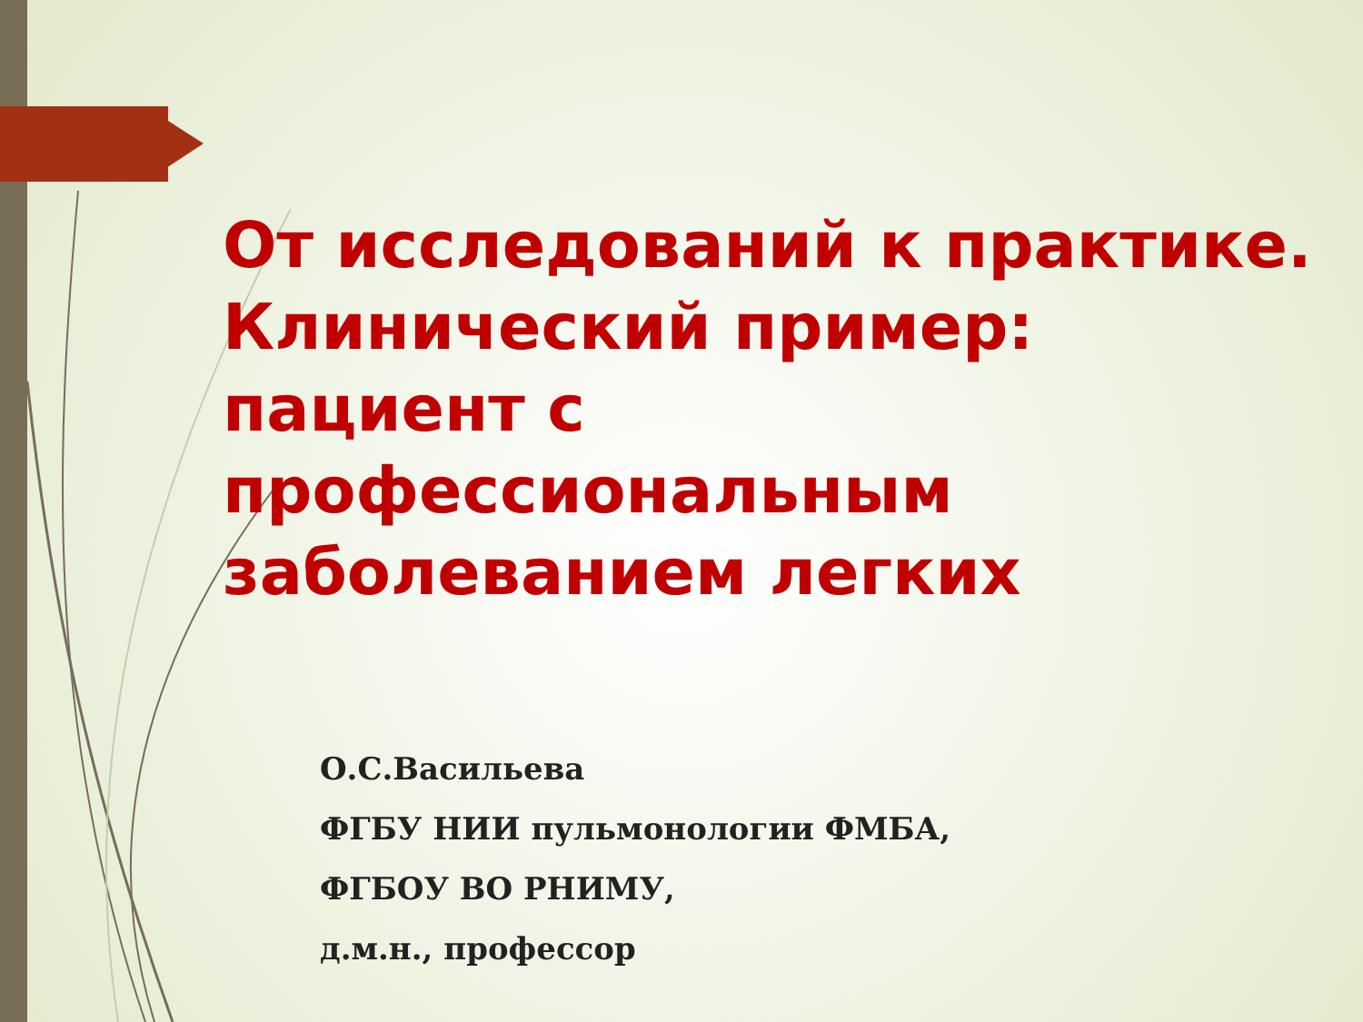От исследований к практике. Клинический пример: пациент с профессиональным заболеванием легких
О.С.Васильева
ФГБУ НИИ пульмонологии ФМБА,
ФГБОУ ВО РНИМУ,
д.м.н., профессор